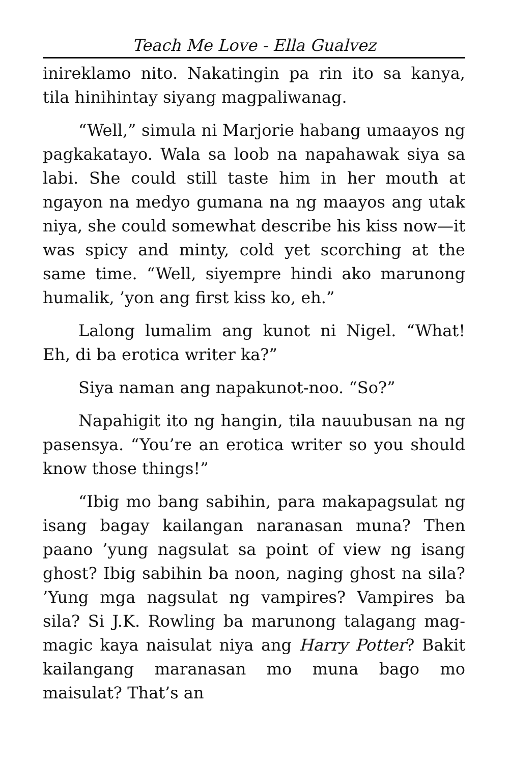Teach Me Love - Ella Gualvez
inireklamo nito. Nakatingin pa rin ito sa kanya, tila hinihintay siyang magpaliwanag.
“Well,” simula ni Marjorie habang umaayos ng pagkakatayo. Wala sa loob na napahawak siya sa labi. She could still taste him in her mouth at ngayon na medyo gumana na ng maayos ang utak niya, she could somewhat describe his kiss now—it was spicy and minty, cold yet scorching at the same time. “Well, siyempre hindi ako marunong humalik, ’yon ang first kiss ko, eh.”
Lalong lumalim ang kunot ni Nigel. “What! Eh, di ba erotica writer ka?”
Siya naman ang napakunot-noo. “So?”
Napahigit ito ng hangin, tila nauubusan na ng pasensya. “You’re an erotica writer so you should know those things!”
“Ibig mo bang sabihin, para makapagsulat ng isang bagay kailangan naranasan muna? Then paano ’yung nagsulat sa point of view ng isang ghost? Ibig sabihin ba noon, naging ghost na sila? ’Yung mga nagsulat ng vampires? Vampires ba sila? Si J.K. Rowling ba marunong talagang mag-magic kaya naisulat niya ang Harry Potter? Bakit kailangang maranasan mo muna bago mo maisulat? That’s an